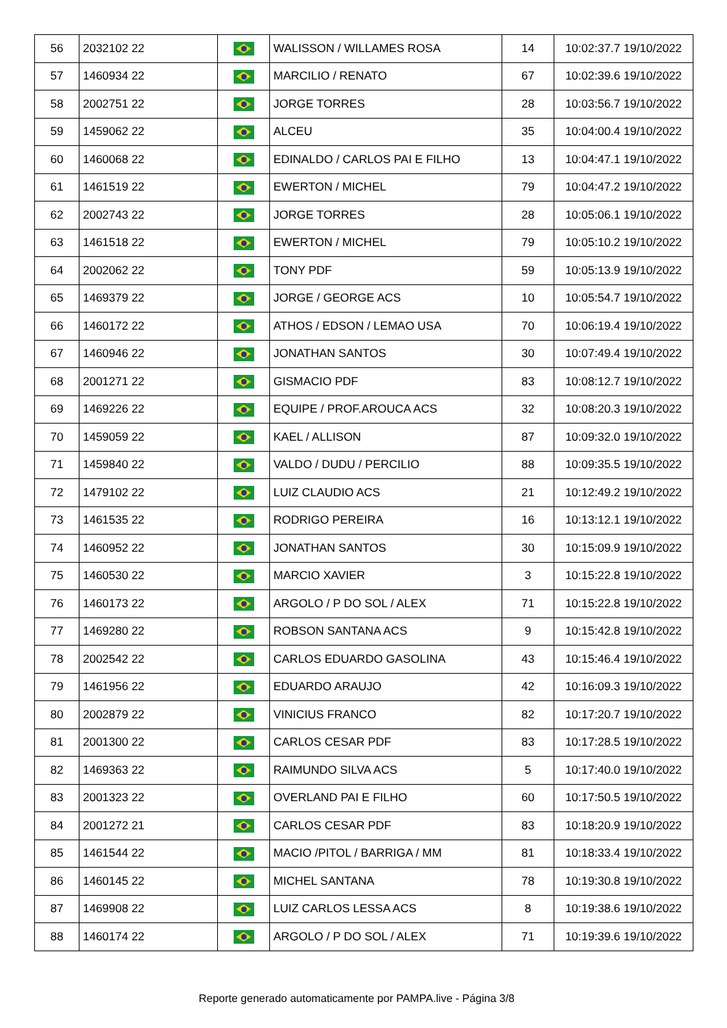| 56 | 2032102 22 | | WALISSON / WILLAMES ROSA | 14 | 10:02:37.7 19/10/2022 |
| 57 | 1460934 22 | | MARCILIO / RENATO | 67 | 10:02:39.6 19/10/2022 |
| 58 | 2002751 22 | | JORGE TORRES | 28 | 10:03:56.7 19/10/2022 |
| 59 | 1459062 22 | | ALCEU | 35 | 10:04:00.4 19/10/2022 |
| 60 | 1460068 22 | | EDINALDO / CARLOS PAI E FILHO | 13 | 10:04:47.1 19/10/2022 |
| 61 | 1461519 22 | | EWERTON / MICHEL | 79 | 10:04:47.2 19/10/2022 |
| 62 | 2002743 22 | | JORGE TORRES | 28 | 10:05:06.1 19/10/2022 |
| 63 | 1461518 22 | | EWERTON / MICHEL | 79 | 10:05:10.2 19/10/2022 |
| 64 | 2002062 22 | | TONY PDF | 59 | 10:05:13.9 19/10/2022 |
| 65 | 1469379 22 | | JORGE / GEORGE ACS | 10 | 10:05:54.7 19/10/2022 |
| 66 | 1460172 22 | | ATHOS / EDSON / LEMAO USA | 70 | 10:06:19.4 19/10/2022 |
| 67 | 1460946 22 | | JONATHAN SANTOS | 30 | 10:07:49.4 19/10/2022 |
| 68 | 2001271 22 | | GISMACIO PDF | 83 | 10:08:12.7 19/10/2022 |
| 69 | 1469226 22 | | EQUIPE / PROF.AROUCA ACS | 32 | 10:08:20.3 19/10/2022 |
| 70 | 1459059 22 | | KAEL / ALLISON | 87 | 10:09:32.0 19/10/2022 |
| 71 | 1459840 22 | | VALDO / DUDU / PERCILIO | 88 | 10:09:35.5 19/10/2022 |
| 72 | 1479102 22 | | LUIZ CLAUDIO ACS | 21 | 10:12:49.2 19/10/2022 |
| 73 | 1461535 22 | | RODRIGO PEREIRA | 16 | 10:13:12.1 19/10/2022 |
| 74 | 1460952 22 | | JONATHAN SANTOS | 30 | 10:15:09.9 19/10/2022 |
| 75 | 1460530 22 | | MARCIO XAVIER | 3 | 10:15:22.8 19/10/2022 |
| 76 | 1460173 22 | | ARGOLO / P DO SOL / ALEX | 71 | 10:15:22.8 19/10/2022 |
| 77 | 1469280 22 | | ROBSON SANTANA ACS | 9 | 10:15:42.8 19/10/2022 |
| 78 | 2002542 22 | | CARLOS EDUARDO GASOLINA | 43 | 10:15:46.4 19/10/2022 |
| 79 | 1461956 22 | | EDUARDO ARAUJO | 42 | 10:16:09.3 19/10/2022 |
| 80 | 2002879 22 | | VINICIUS FRANCO | 82 | 10:17:20.7 19/10/2022 |
| 81 | 2001300 22 | | CARLOS CESAR PDF | 83 | 10:17:28.5 19/10/2022 |
| 82 | 1469363 22 | | RAIMUNDO SILVA ACS | 5 | 10:17:40.0 19/10/2022 |
| 83 | 2001323 22 | | OVERLAND PAI E FILHO | 60 | 10:17:50.5 19/10/2022 |
| 84 | 2001272 21 | | CARLOS CESAR PDF | 83 | 10:18:20.9 19/10/2022 |
| 85 | 1461544 22 | | MACIO /PITOL / BARRIGA / MM | 81 | 10:18:33.4 19/10/2022 |
| 86 | 1460145 22 | | MICHEL SANTANA | 78 | 10:19:30.8 19/10/2022 |
| 87 | 1469908 22 | | LUIZ CARLOS LESSA ACS | 8 | 10:19:38.6 19/10/2022 |
| 88 | 1460174 22 | | ARGOLO / P DO SOL / ALEX | 71 | 10:19:39.6 19/10/2022 |
Reporte generado automaticamente por PAMPA.live - Página 3/8